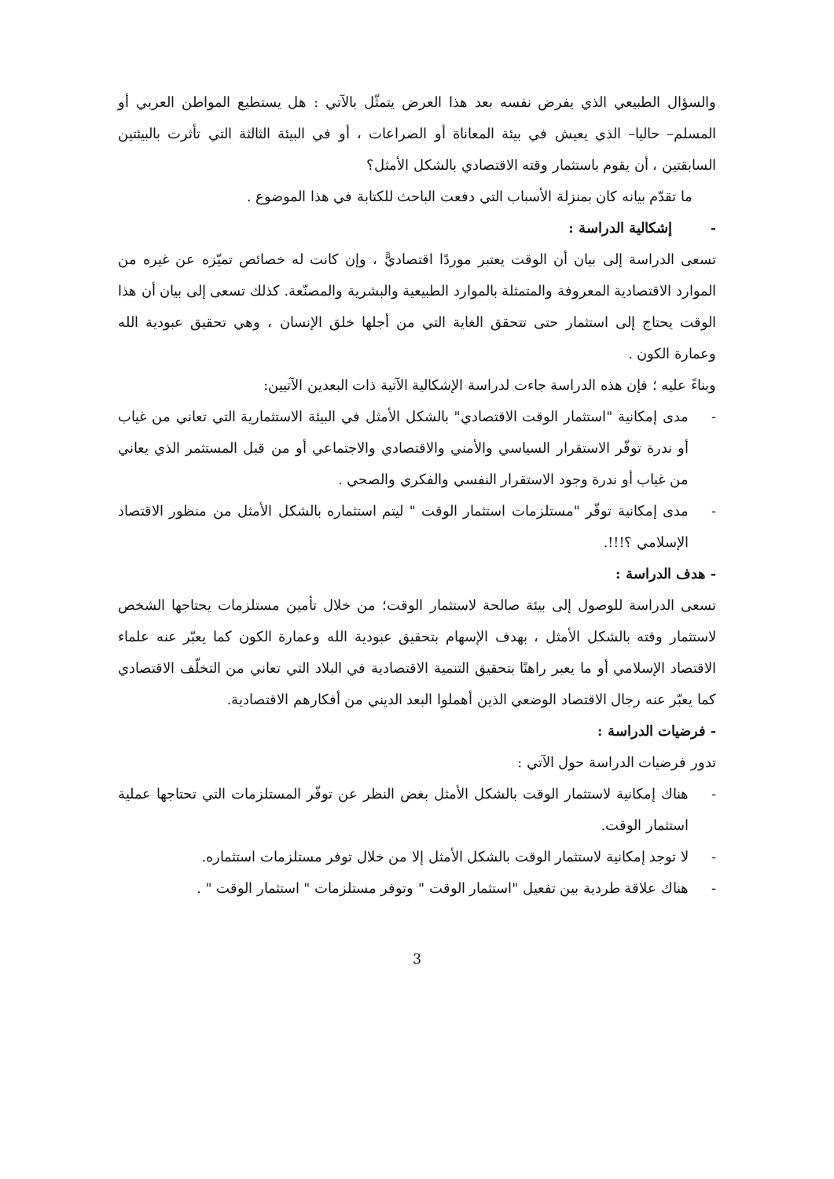والسؤال الطبيعي الذي يفرض نفسه بعد هذا العرض يتمثّل بالآتي : هل يستطيع المواطن العربي أو المسلم– حاليا– الذي يعيش في بيئة المعاناة أو الصراعات ، أو في البيئة الثالثة التي تأثرت بالبيئتين السابقتين ، أن يقوم باستثمار وقته الاقتصادي بالشكل الأمثل؟
ما تقدّم بيانه كان بمنزلة الأسباب التي دفعت الباحث للكتابة في هذا الموضوع .
- إشكالية الدراسة :
تسعى الدراسة إلى بيان أن الوقت يعتبر موردًا اقتصاديًّ ، وإن كانت له خصائص تميّزه عن غيره من الموارد الاقتصادية المعروفة والمتمثلة بالموارد الطبيعية والبشرية والمصنّعة. كذلك تسعى إلى بيان أن هذا الوقت يحتاج إلى استثمار حتى تتحقق الغاية التي من أجلها خلق الإنسان ، وهي تحقيق عبودية الله وعمارة الكون .
وبناءً عليه ؛ فإن هذه الدراسة جاءت لدراسة الإشكالية الآتية ذات البعدين الآتيين:
- مدى إمكانية "استثمار الوقت الاقتصادي" بالشكل الأمثل في البيئة الاستثمارية التي تعاني من غياب أو ندرة توفّر الاستقرار السياسي والأمني والاقتصادي والاجتماعي أو من قبل المستثمر الذي يعاني من غياب أو ندرة وجود الاستقرار النفسي والفكري والصحي .
- مدى إمكانية توفّر "مستلزمات استثمار الوقت " ليتم استثماره بالشكل الأمثل من منظور الاقتصاد الإسلامي ؟!!!.
- هدف الدراسة :
تسعى الدراسة للوصول إلى بيئة صالحة لاستثمار الوقت؛ من خلال تأمين مستلزمات يحتاجها الشخص لاستثمار وقته بالشكل الأمثل ، بهدف الإسهام بتحقيق عبودية الله وعمارة الكون كما يعبّر عنه علماء الاقتصاد الإسلامي أو ما يعبر راهنًا بتحقيق التنمية الاقتصادية في البلاد التي تعاني من التخلّف الاقتصادي كما يعبّر عنه رجال الاقتصاد الوضعي الذين أهملوا البعد الديني من أفكارهم الاقتصادية.
- فرضيات الدراسة :
تدور فرضيات الدراسة حول الآتي :
- هناك إمكانية لاستثمار الوقت بالشكل الأمثل بغض النظر عن توفّر المستلزمات التي تحتاجها عملية استثمار الوقت.
- لا توجد إمكانية لاستثمار الوقت بالشكل الأمثل إلا من خلال توفر مستلزمات استثماره.
- هناك علاقة طردية بين تفعيل "استثمار الوقت " وتوفر مستلزمات " استثمار الوقت " .
3